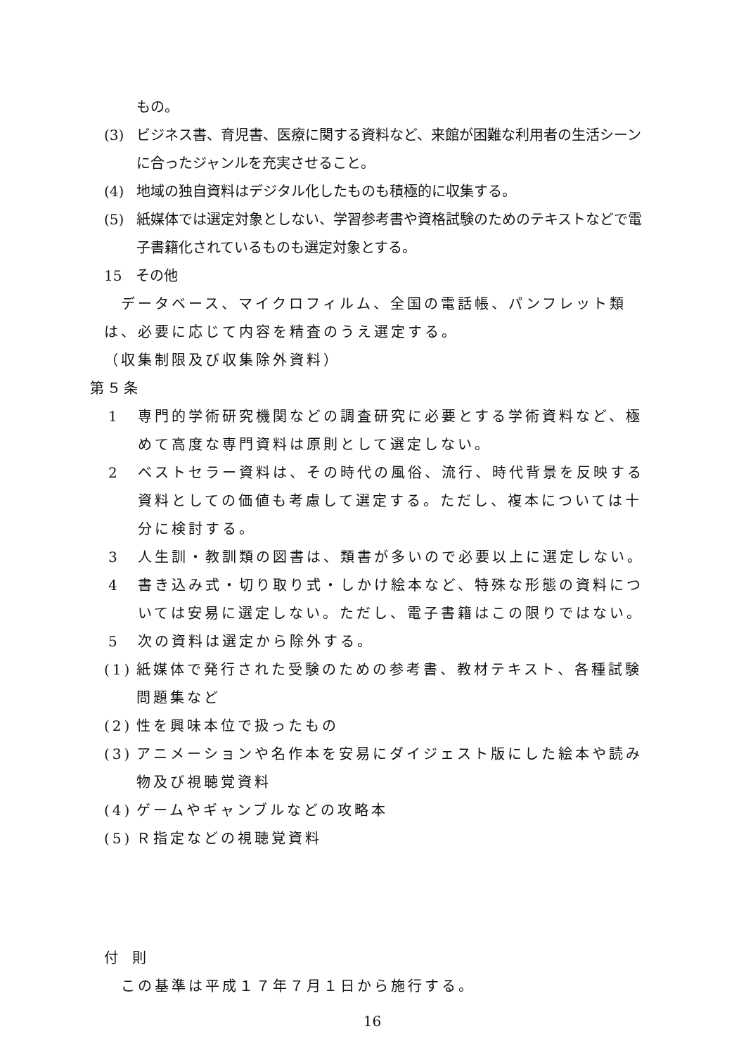もの。
(3) ビジネス書、育児書、医療に関する資料など、来館が困難な利用者の生活シーンに合ったジャンルを充実させること。
(4) 地域の独自資料はデジタル化したものも積極的に収集する。
(5) 紙媒体では選定対象としない、学習参考書や資格試験のためのテキストなどで電子書籍化されているものも選定対象とする。
15　その他
データベース、マイクロフィルム、全国の電話帳、パンフレット類は、必要に応じて内容を精査のうえ選定する。
（収集制限及び収集除外資料）
第５条
1 専門的学術研究機関などの調査研究に必要とする学術資料など、極めて高度な専門資料は原則として選定しない。
2 ベストセラー資料は、その時代の風俗、流行、時代背景を反映する資料としての価値も考慮して選定する。ただし、複本については十分に検討する。
3 人生訓・教訓類の図書は、類書が多いので必要以上に選定しない。
4 書き込み式・切り取り式・しかけ絵本など、特殊な形態の資料については安易に選定しない。ただし、電子書籍はこの限りではない。
5 次の資料は選定から除外する。
(1) 紙媒体で発行された受験のための参考書、教材テキスト、各種試験問題集など
(2) 性を興味本位で扱ったもの
(3) アニメーションや名作本を安易にダイジェスト版にした絵本や読み物及び視聴覚資料
(4) ゲームやギャンブルなどの攻略本
(5) Ｒ指定などの視聴覚資料
付　則
この基準は平成１７年７月１日から施行する。
16